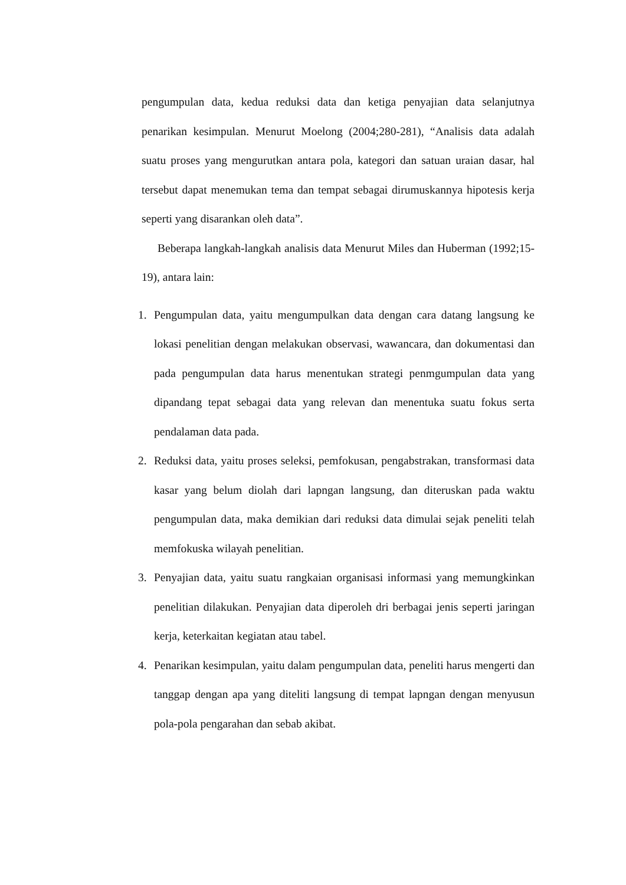pengumpulan data, kedua reduksi data dan ketiga penyajian data selanjutnya penarikan kesimpulan. Menurut Moelong (2004;280-281), “Analisis data adalah suatu proses yang mengurutkan antara pola, kategori dan satuan uraian dasar, hal tersebut dapat menemukan tema dan tempat sebagai dirumuskannya hipotesis kerja seperti yang disarankan oleh data”.
Beberapa langkah-langkah analisis data Menurut Miles dan Huberman (1992;15-19), antara lain:
1. Pengumpulan data, yaitu mengumpulkan data dengan cara datang langsung ke lokasi penelitian dengan melakukan observasi, wawancara, dan dokumentasi dan pada pengumpulan data harus menentukan strategi penmgumpulan data yang dipandang tepat sebagai data yang relevan dan menentuka suatu fokus serta pendalaman data pada.
2. Reduksi data, yaitu proses seleksi, pemfokusan, pengabstrakan, transformasi data kasar yang belum diolah dari lapngan langsung, dan diteruskan pada waktu pengumpulan data, maka demikian dari reduksi data dimulai sejak peneliti telah memfokuska wilayah penelitian.
3. Penyajian data, yaitu suatu rangkaian organisasi informasi yang memungkinkan penelitian dilakukan. Penyajian data diperoleh dri berbagai jenis seperti jaringan kerja, keterkaitan kegiatan atau tabel.
4. Penarikan kesimpulan, yaitu dalam pengumpulan data, peneliti harus mengerti dan tanggap dengan apa yang diteliti langsung di tempat lapngan dengan menyusun pola-pola pengarahan dan sebab akibat.